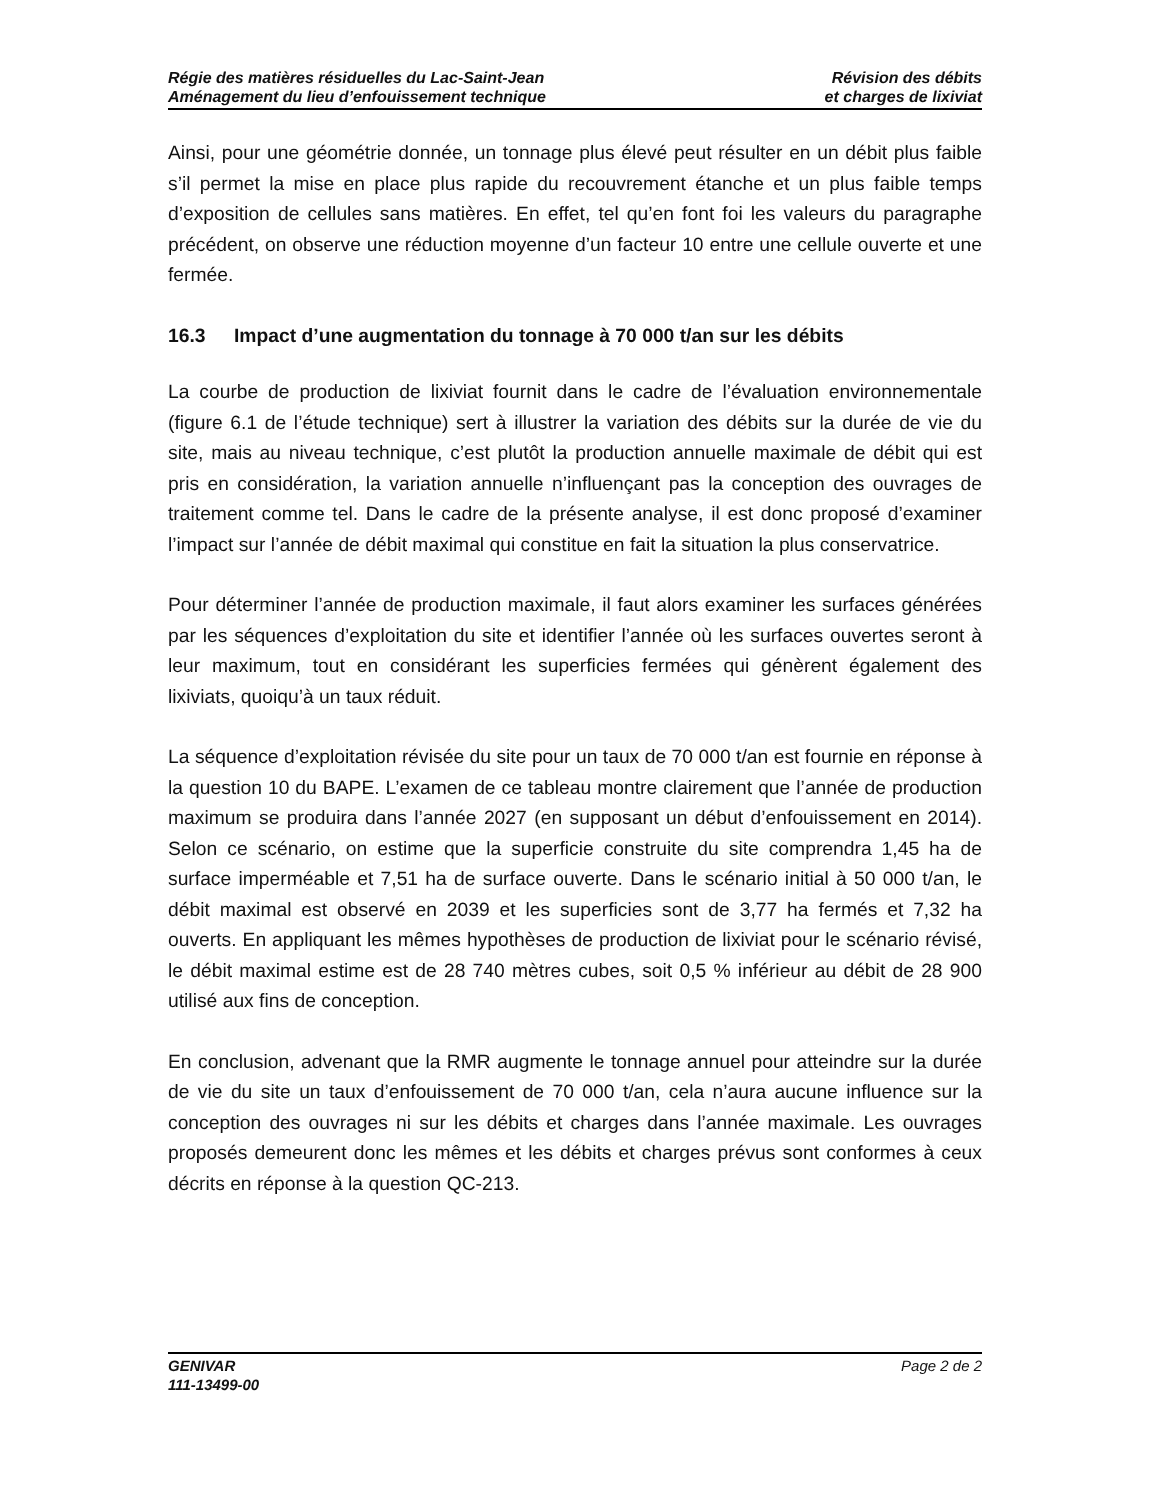Régie des matières résiduelles du Lac-Saint-Jean
Aménagement du lieu d’enfouissement technique
Révision des débits
et charges de lixiviat
Ainsi, pour une géométrie donnée, un tonnage plus élevé peut résulter en un débit plus faible s’il permet la mise en place plus rapide du recouvrement étanche et un plus faible temps d’exposition de cellules sans matières. En effet, tel qu’en font foi les valeurs du paragraphe précédent, on observe une réduction moyenne d’un facteur 10 entre une cellule ouverte et une fermée.
16.3 Impact d’une augmentation du tonnage à 70 000 t/an sur les débits
La courbe de production de lixiviat fournit dans le cadre de l’évaluation environnementale (figure 6.1 de l’étude technique) sert à illustrer la variation des débits sur la durée de vie du site, mais au niveau technique, c’est plutôt la production annuelle maximale de débit qui est pris en considération, la variation annuelle n’influençant pas la conception des ouvrages de traitement comme tel. Dans le cadre de la présente analyse, il est donc proposé d’examiner l’impact sur l’année de débit maximal qui constitue en fait la situation la plus conservatrice.
Pour déterminer l’année de production maximale, il faut alors examiner les surfaces générées par les séquences d’exploitation du site et identifier l’année où les surfaces ouvertes seront à leur maximum, tout en considérant les superficies fermées qui génèrent également des lixiviats, quoiqu’à un taux réduit.
La séquence d’exploitation révisée du site pour un taux de 70 000 t/an est fournie en réponse à la question 10 du BAPE. L’examen de ce tableau montre clairement que l’année de production maximum se produira dans l’année 2027 (en supposant un début d’enfouissement en 2014). Selon ce scénario, on estime que la superficie construite du site comprendra 1,45 ha de surface imperméable et 7,51 ha de surface ouverte. Dans le scénario initial à 50 000 t/an, le débit maximal est observé en 2039 et les superficies sont de 3,77 ha fermés et 7,32 ha ouverts. En appliquant les mêmes hypothèses de production de lixiviat pour le scénario révisé, le débit maximal estime est de 28 740 mètres cubes, soit 0,5 % inférieur au débit de 28 900 utilisé aux fins de conception.
En conclusion, advenant que la RMR augmente le tonnage annuel pour atteindre sur la durée de vie du site un taux d’enfouissement de 70 000 t/an, cela n’aura aucune influence sur la conception des ouvrages ni sur les débits et charges dans l’année maximale. Les ouvrages proposés demeurent donc les mêmes et les débits et charges prévus sont conformes à ceux décrits en réponse à la question QC-213.
GENIVAR
111-13499-00
Page 2 de 2